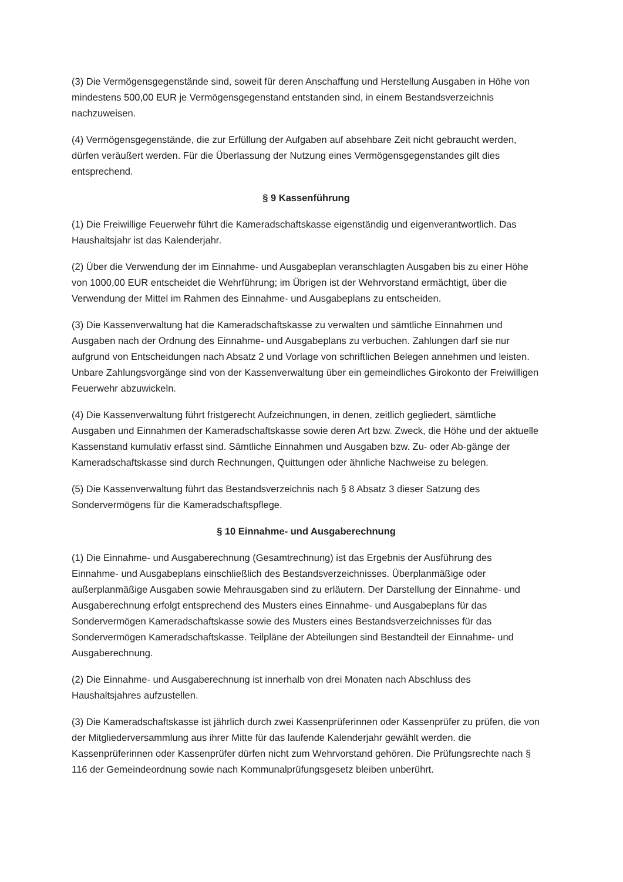(3) Die Vermögensgegenstände sind, soweit für deren Anschaffung und Herstellung Ausgaben in Höhe von mindestens 500,00 EUR je Vermögensgegenstand entstanden sind, in einem Bestandsverzeichnis nachzuweisen.
(4) Vermögensgegenstände, die zur Erfüllung der Aufgaben auf absehbare Zeit nicht gebraucht werden, dürfen veräußert werden. Für die Überlassung der Nutzung eines Vermögensgegenstandes gilt dies entsprechend.
§ 9 Kassenführung
(1) Die Freiwillige Feuerwehr führt die Kameradschaftskasse eigenständig und eigenverantwortlich. Das Haushaltsjahr ist das Kalenderjahr.
(2) Über die Verwendung der im Einnahme- und Ausgabeplan veranschlagten Ausgaben bis zu einer Höhe von 1000,00 EUR entscheidet die Wehrführung; im Übrigen ist der Wehrvorstand ermächtigt, über die Verwendung der Mittel im Rahmen des Einnahme- und Ausgabeplans zu entscheiden.
(3) Die Kassenverwaltung hat die Kameradschaftskasse zu verwalten und sämtliche Einnahmen und Ausgaben nach der Ordnung des Einnahme- und Ausgabeplans zu verbuchen. Zahlungen darf sie nur aufgrund von Entscheidungen nach Absatz 2 und Vorlage von schriftlichen Belegen annehmen und leisten. Unbare Zahlungsvorgänge sind von der Kassenverwaltung über ein gemeindliches Girokonto der Freiwilligen Feuerwehr abzuwickeln.
(4) Die Kassenverwaltung führt fristgerecht Aufzeichnungen, in denen, zeitlich gegliedert, sämtliche Ausgaben und Einnahmen der Kameradschaftskasse sowie deren Art bzw. Zweck, die Höhe und der aktuelle Kassenstand kumulativ erfasst sind. Sämtliche Einnahmen und Ausgaben bzw. Zu- oder Ab-gänge der Kameradschaftskasse sind durch Rechnungen, Quittungen oder ähnliche Nachweise zu belegen.
(5) Die Kassenverwaltung führt das Bestandsverzeichnis nach § 8 Absatz 3 dieser Satzung des Sondervermögens für die Kameradschaftspflege.
§ 10 Einnahme- und Ausgaberechnung
(1) Die Einnahme- und Ausgaberechnung (Gesamtrechnung) ist das Ergebnis der Ausführung des Einnahme- und Ausgabeplans einschließlich des Bestandsverzeichnisses. Überplanmäßige oder außerplanmäßige Ausgaben sowie Mehrausgaben sind zu erläutern. Der Darstellung der Einnahme- und Ausgaberechnung erfolgt entsprechend des Musters eines Einnahme- und Ausgabeplans für das Sondervermögen Kameradschaftskasse sowie des Musters eines Bestandsverzeichnisses für das Sondervermögen Kameradschaftskasse. Teilpläne der Abteilungen sind Bestandteil der Einnahme- und Ausgaberechnung.
(2) Die Einnahme- und Ausgaberechnung ist innerhalb von drei Monaten nach Abschluss des Haushaltsjahres aufzustellen.
(3) Die Kameradschaftskasse ist jährlich durch zwei Kassenprüferinnen oder Kassenprüfer zu prüfen, die von der Mitgliederversammlung aus ihrer Mitte für das laufende Kalenderjahr gewählt werden. die Kassenprüferinnen oder Kassenprüfer dürfen nicht zum Wehrvorstand gehören. Die Prüfungsrechte nach § 116 der Gemeindeordnung sowie nach Kommunalprüfungsgesetz bleiben unberührt.